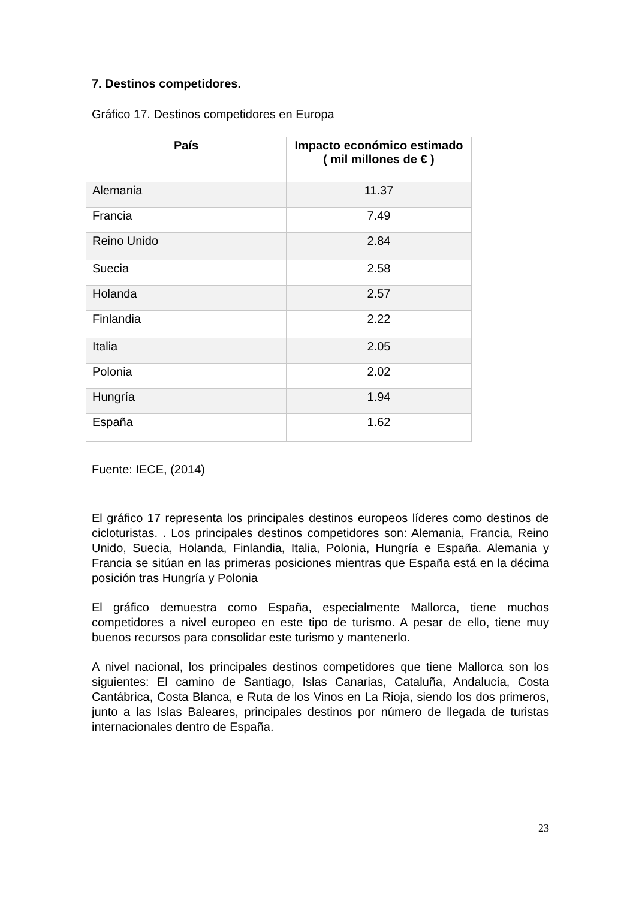7. Destinos competidores.
Gráfico 17. Destinos competidores en Europa
| País | Impacto económico estimado ( mil millones de € ) |
| --- | --- |
| Alemania | 11.37 |
| Francia | 7.49 |
| Reino Unido | 2.84 |
| Suecia | 2.58 |
| Holanda | 2.57 |
| Finlandia | 2.22 |
| Italia | 2.05 |
| Polonia | 2.02 |
| Hungría | 1.94 |
| España | 1.62 |
Fuente: IECE, (2014)
El gráfico 17 representa los principales destinos europeos líderes como destinos de cicloturistas. . Los principales destinos competidores son: Alemania, Francia, Reino Unido, Suecia, Holanda, Finlandia, Italia, Polonia, Hungría e España. Alemania y Francia se sitúan en las primeras posiciones mientras que España está en la décima posición tras Hungría y Polonia
El gráfico demuestra como España, especialmente Mallorca, tiene muchos competidores a nivel europeo en este tipo de turismo. A pesar de ello, tiene muy buenos recursos para consolidar este turismo y mantenerlo.
A nivel nacional, los principales destinos competidores que tiene Mallorca son los siguientes: El camino de Santiago, Islas Canarias, Cataluña, Andalucía, Costa Cantábrica, Costa Blanca, e Ruta de los Vinos en La Rioja, siendo los dos primeros, junto a las Islas Baleares, principales destinos por número de llegada de turistas internacionales dentro de España.
23